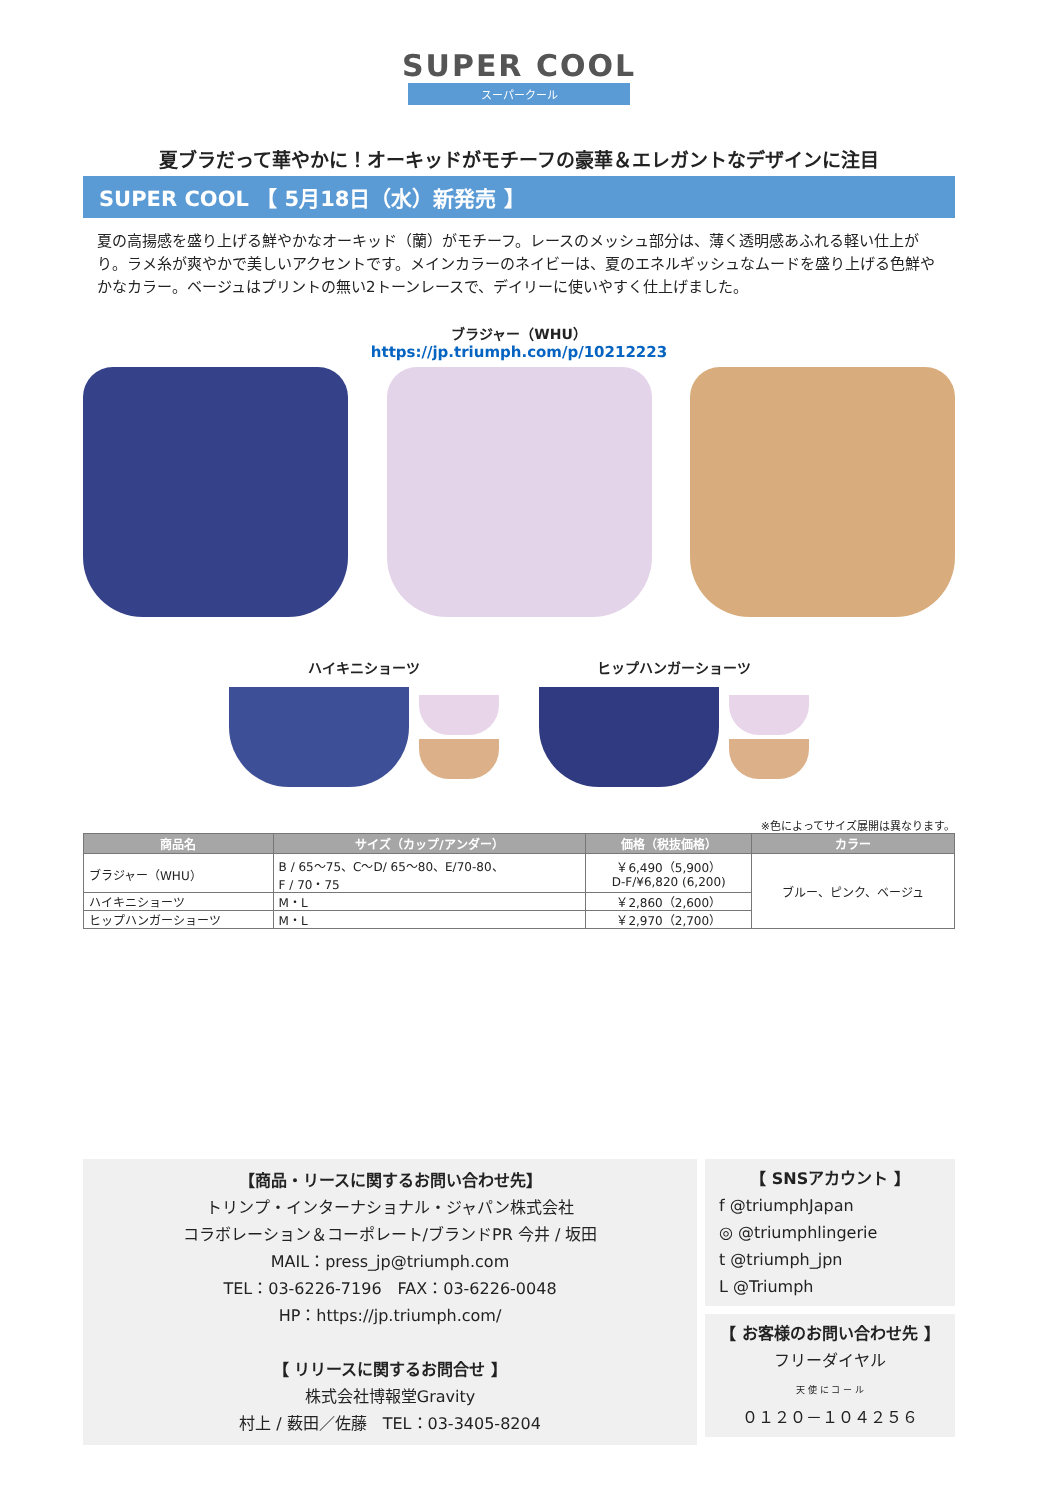SUPER COOL
スーパークール
夏ブラだって華やかに！オーキッドがモチーフの豪華＆エレガントなデザインに注目
SUPER COOL 【 5月18日（水）新発売 】
夏の高揚感を盛り上げる鮮やかなオーキッド（蘭）がモチーフ。レースのメッシュ部分は、薄く透明感あふれる軽い仕上がり。ラメ糸が爽やかで美しいアクセントです。メインカラーのネイビーは、夏のエネルギッシュなムードを盛り上げる色鮮やかなカラー。ベージュはプリントの無い2トーンレースで、デイリーに使いやすく仕上げました。
ブラジャー（WHU）
https://jp.triumph.com/p/10212223
ハイキニショーツ ヒップハンガーショーツ
※色によってサイズ展開は異なります。
| 商品名 | サイズ（カップ/アンダー） | 価格（税抜価格） | カラー |
| --- | --- | --- | --- |
| ブラジャー（WHU） | B / 65～75、C～D/ 65～80、E/70-80、 F / 70・75 | ￥6,490（5,900） D-F/¥6,820 (6,200) | ブルー、ピンク、ベージュ |
| ハイキニショーツ | M・L | ￥2,860（2,600） | |
| ヒップハンガーショーツ | M・L | ￥2,970（2,700） | |
【商品・リースに関するお問い合わせ先】
トリンプ・インターナショナル・ジャパン株式会社
コラボレーション＆コーポレート/ブランドPR 今井 / 坂田
MAIL：press_jp@triumph.com
TEL：03-6226-7196　FAX：03-6226-0048
HP：https://jp.triumph.com/
【 リリースに関するお問合せ 】
株式会社博報堂Gravity
村上 / 薮田／佐藤　TEL：03-3405-8204
【 SNSアカウント 】
f @triumphJapan
◎ @triumphlingerie
t @triumph_jpn
L @Triumph
【 お客様のお問い合わせ先 】
フリーダイヤル
天 使 に コ ー ル
０１２０－１０４２５６